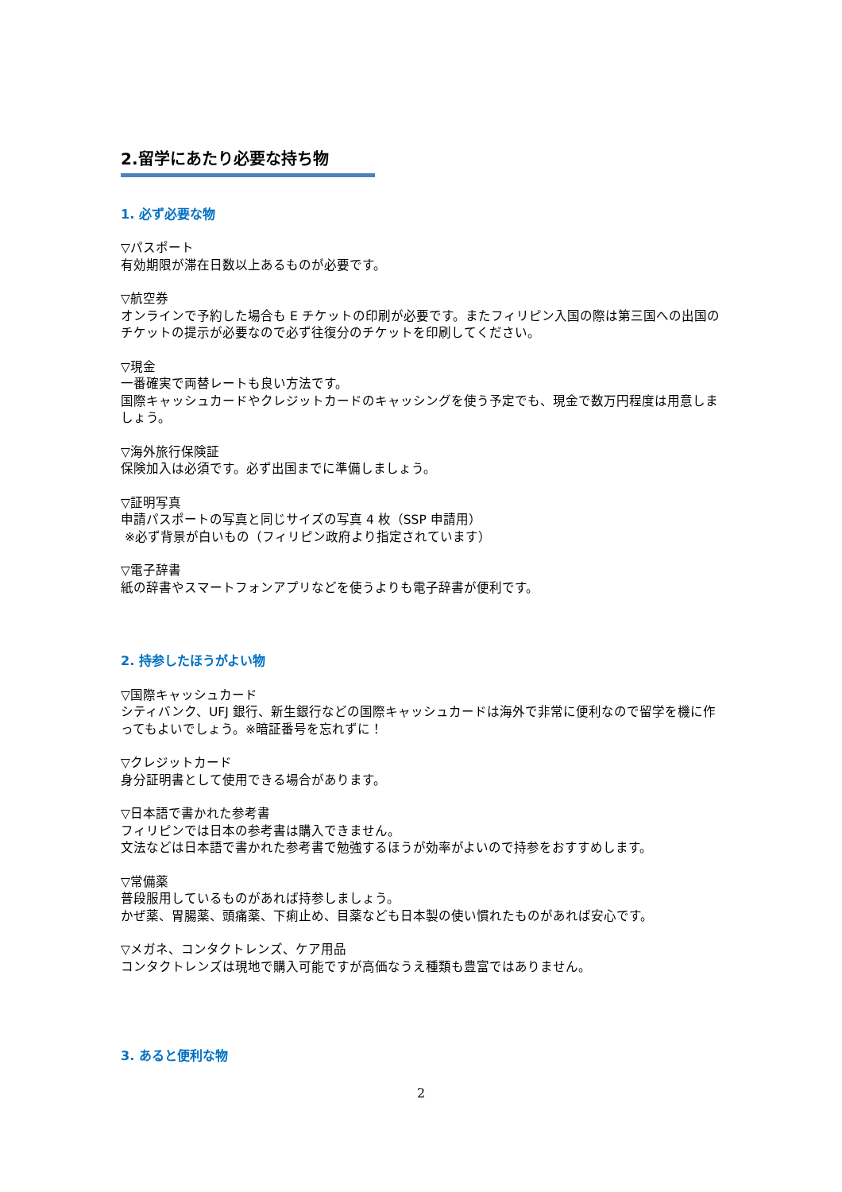2.留学にあたり必要な持ち物
1. 必ず必要な物
▽パスポート
有効期限が滞在日数以上あるものが必要です。
▽航空券
オンラインで予約した場合も E チケットの印刷が必要です。またフィリピン入国の際は第三国への出国のチケットの提示が必要なので必ず往復分のチケットを印刷してください。
▽現金
一番確実で両替レートも良い方法です。
国際キャッシュカードやクレジットカードのキャッシングを使う予定でも、現金で数万円程度は用意しましょう。
▽海外旅行保険証
保険加入は必須です。必ず出国までに準備しましょう。
▽証明写真
申請パスポートの写真と同じサイズの写真 4 枚（SSP 申請用）
※必ず背景が白いもの（フィリピン政府より指定されています）
▽電子辞書
紙の辞書やスマートフォンアプリなどを使うよりも電子辞書が便利です。
2. 持参したほうがよい物
▽国際キャッシュカード
シティバンク、UFJ 銀行、新生銀行などの国際キャッシュカードは海外で非常に便利なので留学を機に作ってもよいでしょう。※暗証番号を忘れずに！
▽クレジットカード
身分証明書として使用できる場合があります。
▽日本語で書かれた参考書
フィリピンでは日本の参考書は購入できません。
文法などは日本語で書かれた参考書で勉強するほうが効率がよいので持参をおすすめします。
▽常備薬
普段服用しているものがあれば持参しましょう。
かぜ薬、胃腸薬、頭痛薬、下痢止め、目薬なども日本製の使い慣れたものがあれば安心です。
▽メガネ、コンタクトレンズ、ケア用品
コンタクトレンズは現地で購入可能ですが高価なうえ種類も豊富ではありません。
3. あると便利な物
2